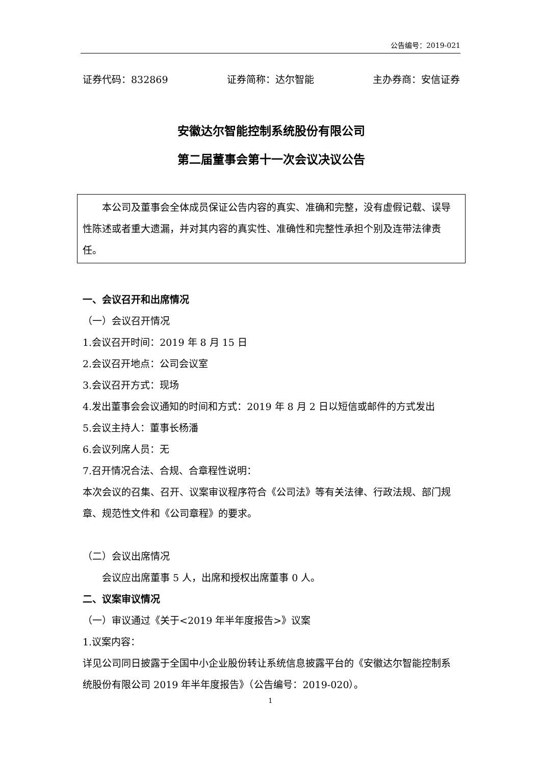公告编号：2019-021
证券代码：832869 证券简称：达尔智能 主办券商：安信证券
安徽达尔智能控制系统股份有限公司
第二届董事会第十一次会议决议公告
本公司及董事会全体成员保证公告内容的真实、准确和完整，没有虚假记载、误导性陈述或者重大遗漏，并对其内容的真实性、准确性和完整性承担个别及连带法律责任。
一、会议召开和出席情况
（一）会议召开情况
1.会议召开时间：2019 年 8 月 15 日
2.会议召开地点：公司会议室
3.会议召开方式：现场
4.发出董事会会议通知的时间和方式：2019 年 8 月 2 日以短信或邮件的方式发出
5.会议主持人：董事长杨潘
6.会议列席人员：无
7.召开情况合法、合规、合章程性说明：
本次会议的召集、召开、议案审议程序符合《公司法》等有关法律、行政法规、部门规章、规范性文件和《公司章程》的要求。
（二）会议出席情况
会议应出席董事 5 人，出席和授权出席董事 0 人。
二、议案审议情况
（一）审议通过《关于<2019 年半年度报告>》议案
1.议案内容：
详见公司同日披露于全国中小企业股份转让系统信息披露平台的《安徽达尔智能控制系统股份有限公司 2019 年半年度报告》（公告编号：2019-020）。
1